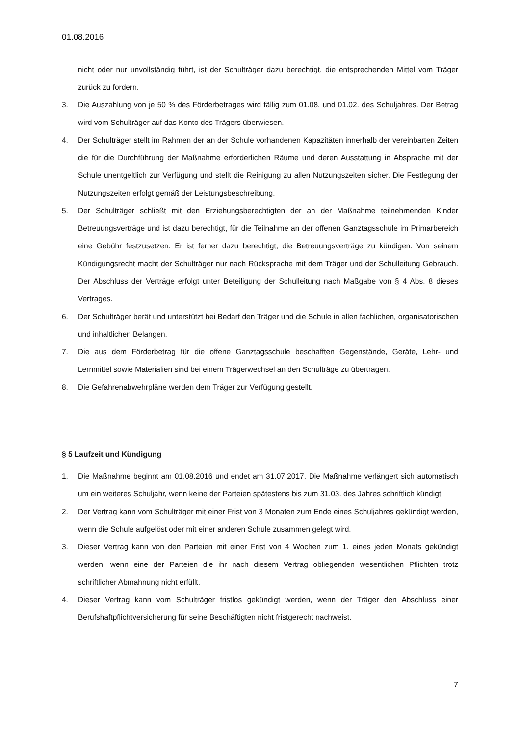01.08.2016
nicht oder nur unvollständig führt, ist der Schulträger dazu berechtigt, die entsprechenden Mittel vom Träger zurück zu fordern.
3. Die Auszahlung von je 50 % des Förderbetrages wird fällig zum 01.08. und 01.02. des Schuljahres. Der Betrag wird vom Schulträger auf das Konto des Trägers überwiesen.
4. Der Schulträger stellt im Rahmen der an der Schule vorhandenen Kapazitäten innerhalb der vereinbarten Zeiten die für die Durchführung der Maßnahme erforderlichen Räume und deren Ausstattung in Absprache mit der Schule unentgeltlich zur Verfügung und stellt die Reinigung zu allen Nutzungszeiten sicher. Die Festlegung der Nutzungszeiten erfolgt gemäß der Leistungsbeschreibung.
5. Der Schulträger schließt mit den Erziehungsberechtigten der an der Maßnahme teilnehmenden Kinder Betreuungsverträge und ist dazu berechtigt, für die Teilnahme an der offenen Ganztagsschule im Primarbereich eine Gebühr festzusetzen. Er ist ferner dazu berechtigt, die Betreuungsverträge zu kündigen. Von seinem Kündigungsrecht macht der Schulträger nur nach Rücksprache mit dem Träger und der Schulleitung Gebrauch. Der Abschluss der Verträge erfolgt unter Beteiligung der Schulleitung nach Maßgabe von § 4 Abs. 8 dieses Vertrages.
6. Der Schulträger berät und unterstützt bei Bedarf den Träger und die Schule in allen fachlichen, organisatorischen und inhaltlichen Belangen.
7. Die aus dem Förderbetrag für die offene Ganztagsschule beschafften Gegenstände, Geräte, Lehr- und Lernmittel sowie Materialien sind bei einem Trägerwechsel an den Schulträge zu übertragen.
8. Die Gefahrenabwehrpläne werden dem Träger zur Verfügung gestellt.
§ 5 Laufzeit und Kündigung
1. Die Maßnahme beginnt am 01.08.2016 und endet am 31.07.2017. Die Maßnahme verlängert sich automatisch um ein weiteres Schuljahr, wenn keine der Parteien spätestens bis zum 31.03. des Jahres schriftlich kündigt
2. Der Vertrag kann vom Schulträger mit einer Frist von 3 Monaten zum Ende eines Schuljahres gekündigt werden, wenn die Schule aufgelöst oder mit einer anderen Schule zusammen gelegt wird.
3. Dieser Vertrag kann von den Parteien mit einer Frist von 4 Wochen zum 1. eines jeden Monats gekündigt werden, wenn eine der Parteien die ihr nach diesem Vertrag obliegenden wesentlichen Pflichten trotz schriftlicher Abmahnung nicht erfüllt.
4. Dieser Vertrag kann vom Schulträger fristlos gekündigt werden, wenn der Träger den Abschluss einer Berufshaftpflichtversicherung für seine Beschäftigten nicht fristgerecht nachweist.
7